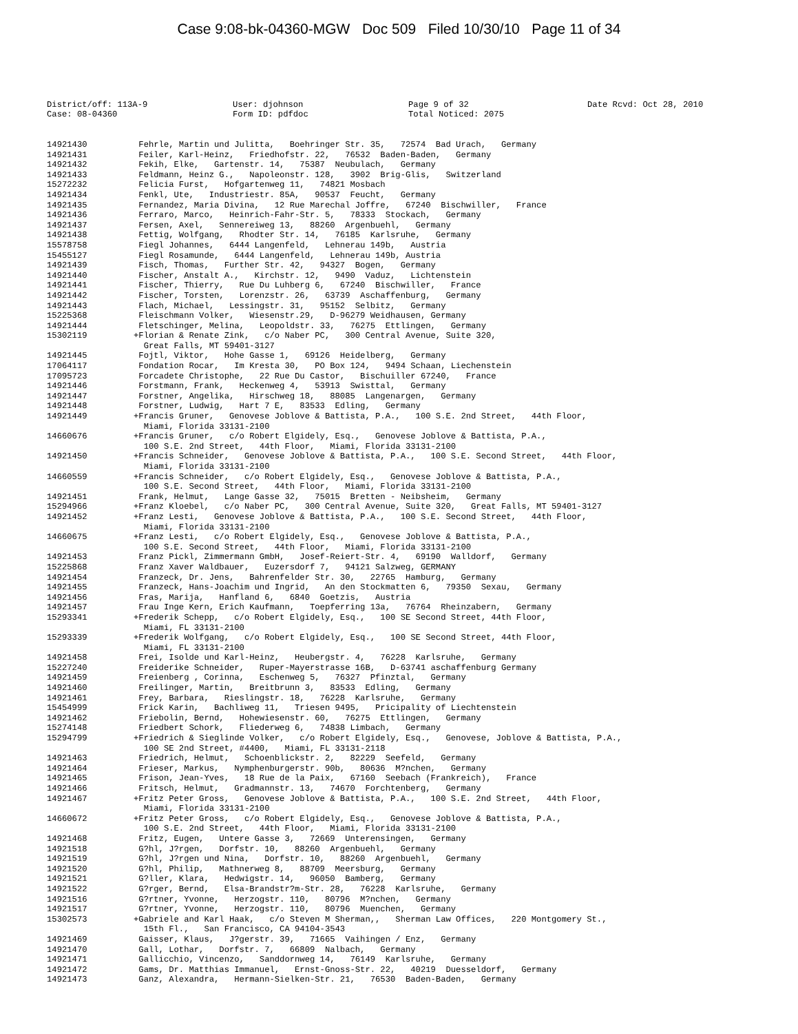Case 9:08-bk-04360-MGW Doc 509 Filed 10/30/10 Page 11 of 34
District/off: 113A-9
User: djohnson
Page 9 of 32
Date Rcvd: Oct 28, 2010
Case: 08-04360
Form ID: pdfdoc
Total Noticed: 2075
| 14921430 | Fehrle, Martin und Julitta, Boehringer Str. 35, 72574 Bad Urach, Germany |
| 14921431 | Feiler, Karl-Heinz, Friedhofstr. 22, 76532 Baden-Baden, Germany |
| 14921432 | Fekih, Elke, Gartenstr. 14, 75387 Neubulach, Germany |
| 14921433 | Feldmann, Heinz G., Napoleonstr. 128, 3902 Brig-Glis, Switzerland |
| 15272232 | Felicia Furst, Hofgartenweg 11, 74821 Mosbach |
| 14921434 | Fenkl, Ute, Industriestr. 85A, 90537 Feucht, Germany |
| 14921435 | Fernandez, Maria Divina, 12 Rue Marechal Joffre, 67240 Bischwiller, France |
| 14921436 | Ferraro, Marco, Heinrich-Fahr-Str. 5, 78333 Stockach, Germany |
| 14921437 | Fersen, Axel, Sennereiweg 13, 88260 Argenbuehl, Germany |
| 14921438 | Fettig, Wolfgang, Rhodter Str. 14, 76185 Karlsruhe, Germany |
| 15578758 | Fiegl Johannes, 6444 Langenfeld, Lehnerau 149b, Austria |
| 15455127 | Fiegl Rosamunde, 6444 Langenfeld, Lehnerau 149b, Austria |
| 14921439 | Fisch, Thomas, Further Str. 42, 94327 Bogen, Germany |
| 14921440 | Fischer, Anstalt A., Kirchstr. 12, 9490 Vaduz, Lichtenstein |
| 14921441 | Fischer, Thierry, Rue Du Luhberg 6, 67240 Bischwiller, France |
| 14921442 | Fischer, Torsten, Lorenzstr. 26, 63739 Aschaffenburg, Germany |
| 14921443 | Flach, Michael, Lessingstr. 31, 95152 Selbitz, Germany |
| 15225368 | Fleischmann Volker, Wiesenstr.29, D-96279 Weidhausen, Germany |
| 14921444 | Fletschinger, Melina, Leopoldstr. 33, 76275 Ettlingen, Germany |
| 15302119 | +Florian & Renate Zink, c/o Naber PC, 300 Central Avenue, Suite 320, Great Falls, MT 59401-3127 |
| 14921445 | Fojtl, Viktor, Hohe Gasse 1, 69126 Heidelberg, Germany |
| 17064117 | Fondation Rocar, Im Kresta 30, PO Box 124, 9494 Schaan, Liechenstein |
| 17095723 | Forcadete Christophe, 22 Rue Du Castor, Bischuiller 67240, France |
| 14921446 | Forstmann, Frank, Heckenweg 4, 53913 Swisttal, Germany |
| 14921447 | Forstner, Angelika, Hirschweg 18, 88085 Langenargen, Germany |
| 14921448 | Forstner, Ludwig, Hart 7 E, 83533 Edling, Germany |
| 14921449 | +Francis Gruner, Genovese Joblove & Battista, P.A., 100 S.E. 2nd Street, 44th Floor, Miami, Florida 33131-2100 |
| 14660676 | +Francis Gruner, c/o Robert Elgidely, Esq., Genovese Joblove & Battista, P.A., 100 S.E. 2nd Street, 44th Floor, Miami, Florida 33131-2100 |
| 14921450 | +Francis Schneider, Genovese Joblove & Battista, P.A., 100 S.E. Second Street, 44th Floor, Miami, Florida 33131-2100 |
| 14660559 | +Francis Schneider, c/o Robert Elgidely, Esq., Genovese Joblove & Battista, P.A., 100 S.E. Second Street, 44th Floor, Miami, Florida 33131-2100 |
| 14921451 | Frank, Helmut, Lange Gasse 32, 75015 Bretten - Neibsheim, Germany |
| 15294966 | +Franz Kloebel, c/o Naber PC, 300 Central Avenue, Suite 320, Great Falls, MT 59401-3127 |
| 14921452 | +Franz Lesti, Genovese Joblove & Battista, P.A., 100 S.E. Second Street, 44th Floor, Miami, Florida 33131-2100 |
| 14660675 | +Franz Lesti, c/o Robert Elgidely, Esq., Genovese Joblove & Battista, P.A., 100 S.E. Second Street, 44th Floor, Miami, Florida 33131-2100 |
| 14921453 | Franz Pickl, Zimmermann GmbH, Josef-Reiert-Str. 4, 69190 Walldorf, Germany |
| 15225868 | Franz Xaver Waldbauer, Euzersdorf 7, 94121 Salzweg, GERMANY |
| 14921454 | Franzeck, Dr. Jens, Bahrenfelder Str. 30, 22765 Hamburg, Germany |
| 14921455 | Franzeck, Hans-Joachim und Ingrid, An den Stockmatten 6, 79350 Sexau, Germany |
| 14921456 | Fras, Marija, Hanfland 6, 6840 Goetzis, Austria |
| 14921457 | Frau Inge Kern, Erich Kaufmann, Toepferring 13a, 76764 Rheinzabern, Germany |
| 15293341 | +Frederik Schepp, c/o Robert Elgidely, Esq., 100 SE Second Street, 44th Floor, Miami, FL 33131-2100 |
| 15293339 | +Frederik Wolfgang, c/o Robert Elgidely, Esq., 100 SE Second Street, 44th Floor, Miami, FL 33131-2100 |
| 14921458 | Frei, Isolde und Karl-Heinz, Heubergstr. 4, 76228 Karlsruhe, Germany |
| 15227240 | Freiderike Schneider, Ruper-Mayerstrasse 16B, D-63741 aschaffenburg Germany |
| 14921459 | Freienberg , Corinna, Eschenweg 5, 76327 Pfinztal, Germany |
| 14921460 | Freilinger, Martin, Breitbrunn 3, 83533 Edling, Germany |
| 14921461 | Frey, Barbara, Rieslingstr. 18, 76228 Karlsruhe, Germany |
| 15454999 | Frick Karin, Bachliweg 11, Triesen 9495, Pricipality of Liechtenstein |
| 14921462 | Friebolin, Bernd, Hohewiesenstr. 60, 76275 Ettlingen, Germany |
| 15274148 | Friedbert Schork, Fliederweg 6, 74838 Limbach, Germany |
| 15294799 | +Friedrich & Sieglinde Volker, c/o Robert Elgidely, Esq., Genovese, Joblove & Battista, P.A., 100 SE 2nd Street, #4400, Miami, FL 33131-2118 |
| 14921463 | Friedrich, Helmut, Schoenblickstr. 2, 82229 Seefeld, Germany |
| 14921464 | Frieser, Markus, Nymphenburgerstr. 90b, 80636 M?nchen, Germany |
| 14921465 | Frison, Jean-Yves, 18 Rue de la Paix, 67160 Seebach (Frankreich), France |
| 14921466 | Fritsch, Helmut, Gradmannstr. 13, 74670 Forchtenberg, Germany |
| 14921467 | +Fritz Peter Gross, Genovese Joblove & Battista, P.A., 100 S.E. 2nd Street, 44th Floor, Miami, Florida 33131-2100 |
| 14660672 | +Fritz Peter Gross, c/o Robert Elgidely, Esq., Genovese Joblove & Battista, P.A., 100 S.E. 2nd Street, 44th Floor, Miami, Florida 33131-2100 |
| 14921468 | Fritz, Eugen, Untere Gasse 3, 72669 Unterensingen, Germany |
| 14921518 | G?hl, J?rgen, Dorfstr. 10, 88260 Argenbuehl, Germany |
| 14921519 | G?hl, J?rgen und Nina, Dorfstr. 10, 88260 Argenbuehl, Germany |
| 14921520 | G?hl, Philip, Mathnerweg 8, 88709 Meersburg, Germany |
| 14921521 | G?ller, Klara, Hedwigstr. 14, 96050 Bamberg, Germany |
| 14921522 | G?rger, Bernd, Elsa-Brandstr?m-Str. 28, 76228 Karlsruhe, Germany |
| 14921516 | G?rtner, Yvonne, Herzogstr. 110, 80796 M?nchen, Germany |
| 14921517 | G?rtner, Yvonne, Herzogstr. 110, 80796 Muenchen, Germany |
| 15302573 | +Gabriele and Karl Haak, c/o Steven M Sherman,, Sherman Law Offices, 220 Montgomery St., 15th Fl., San Francisco, CA 94104-3543 |
| 14921469 | Gaisser, Klaus, J?gerstr. 39, 71665 Vaihingen / Enz, Germany |
| 14921470 | Gall, Lothar, Dorfstr. 7, 66809 Nalbach, Germany |
| 14921471 | Gallicchio, Vincenzo, Sanddornweg 14, 76149 Karlsruhe, Germany |
| 14921472 | Gams, Dr. Matthias Immanuel, Ernst-Gnoss-Str. 22, 40219 Duesseldorf, Germany |
| 14921473 | Ganz, Alexandra, Hermann-Sielken-Str. 21, 76530 Baden-Baden, Germany |